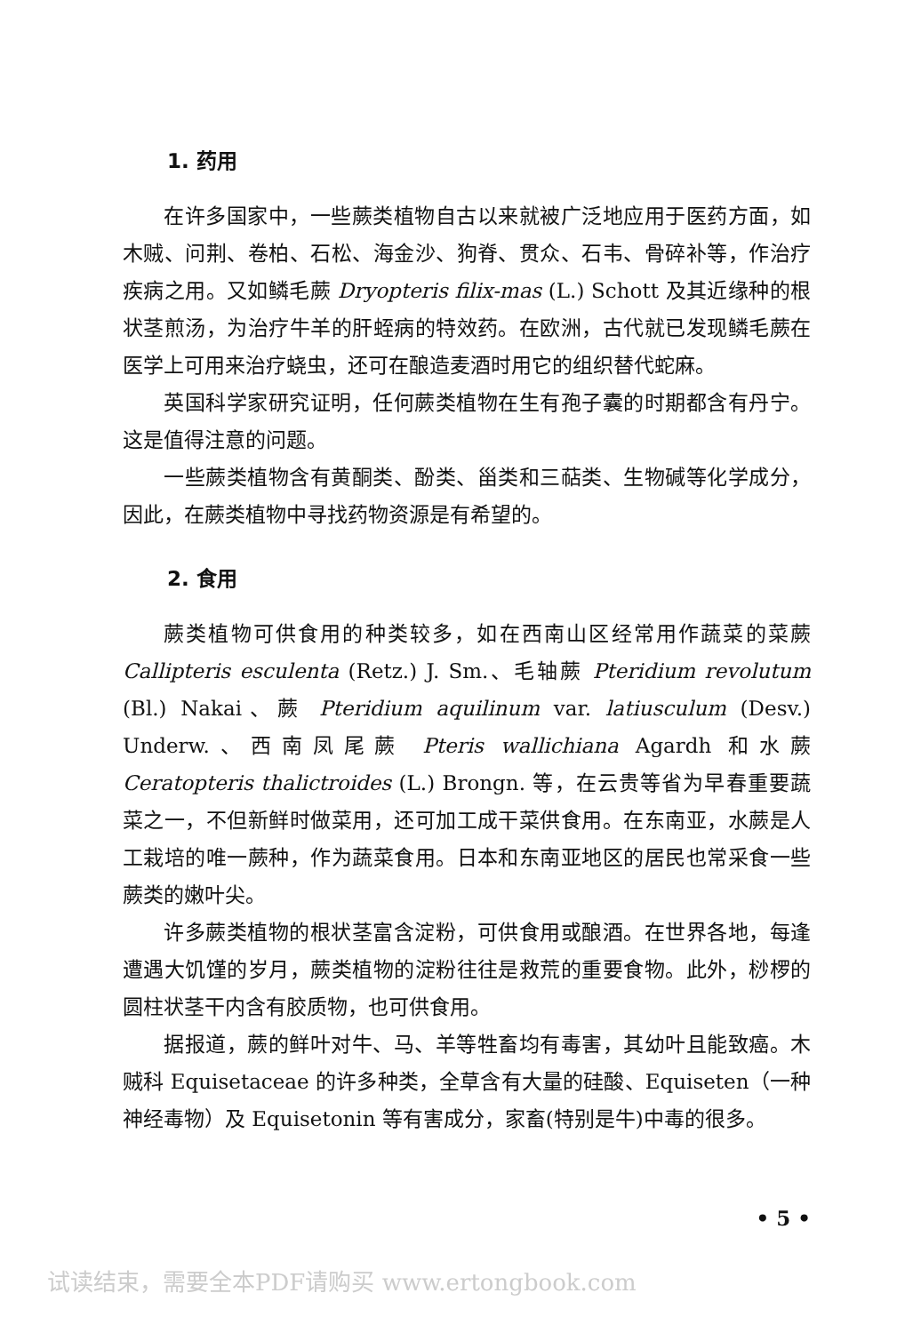1. 药用
在许多国家中，一些蕨类植物自古以来就被广泛地应用于医药方面，如木贼、问荆、卷柏、石松、海金沙、狗脊、贯众、石韦、骨碎补等，作治疗疾病之用。又如鳞毛蕨 Dryopteris filix-mas (L.) Schott 及其近缘种的根状茎煎汤，为治疗牛羊的肝蛭病的特效药。在欧洲，古代就已发现鳞毛蕨在医学上可用来治疗蛲虫，还可在酿造麦酒时用它的组织替代蛇麻。
英国科学家研究证明，任何蕨类植物在生有孢子囊的时期都含有丹宁。这是值得注意的问题。
一些蕨类植物含有黄酮类、酚类、甾类和三萜类、生物碱等化学成分，因此，在蕨类植物中寻找药物资源是有希望的。
2. 食用
蕨类植物可供食用的种类较多，如在西南山区经常用作蔬菜的菜蕨 Callipteris esculenta (Retz.) J. Sm.、毛轴蕨 Pteridium revolutum (Bl.) Nakai、蕨 Pteridium aquilinum var. latiusculum (Desv.) Underw.、西南凤尾蕨 Pteris wallichiana Agardh 和水蕨 Ceratopteris thalictroides (L.) Brongn. 等，在云贵等省为早春重要蔬菜之一，不但新鲜时做菜用，还可加工成干菜供食用。在东南亚，水蕨是人工栽培的唯一蕨种，作为蔬菜食用。日本和东南亚地区的居民也常采食一些蕨类的嫩叶尖。
许多蕨类植物的根状茎富含淀粉，可供食用或酿酒。在世界各地，每逢遭遇大饥馑的岁月，蕨类植物的淀粉往往是救荒的重要食物。此外，桫椤的圆柱状茎干内含有胶质物，也可供食用。
据报道，蕨的鲜叶对牛、马、羊等牲畜均有毒害，其幼叶且能致癌。木贼科 Equisetaceae 的许多种类，全草含有大量的硅酸、Equiseten（一种神经毒物）及 Equisetonin 等有害成分，家畜(特别是牛)中毒的很多。
• 5 •
试读结束，需要全本PDF请购买 www.ertongbook.com